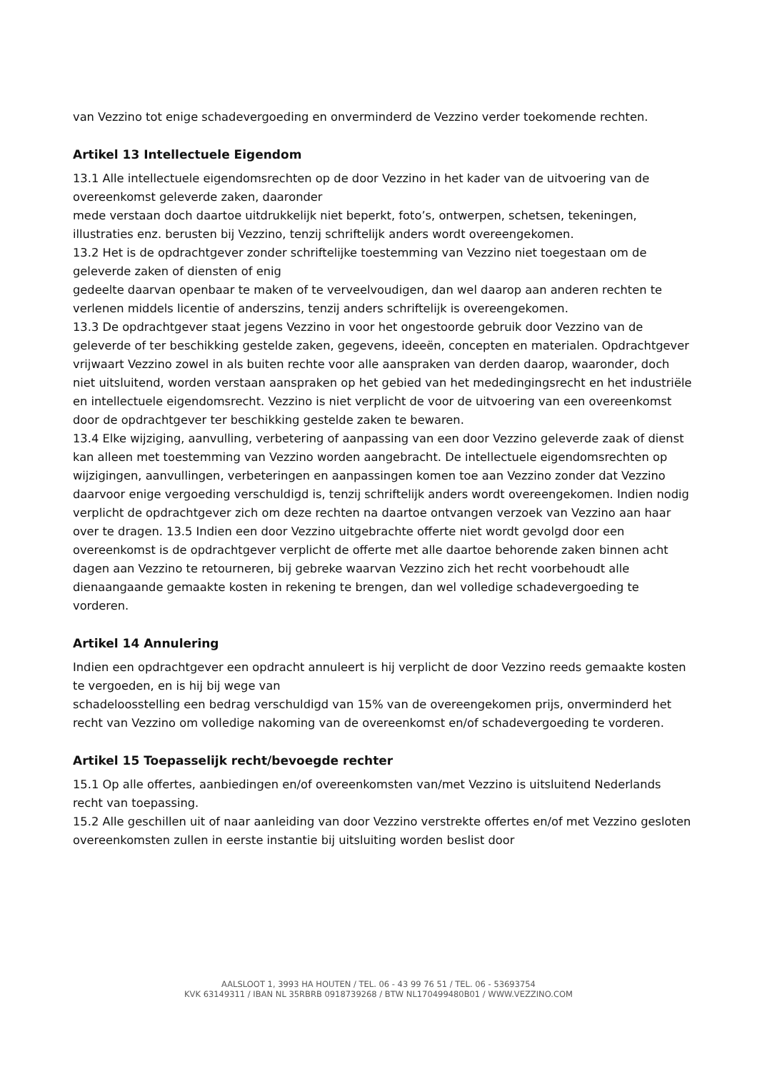van Vezzino tot enige schadevergoeding en onverminderd de Vezzino verder toekomende rechten.
Artikel 13 Intellectuele Eigendom
13.1 Alle intellectuele eigendomsrechten op de door Vezzino in het kader van de uitvoering van de overeenkomst geleverde zaken, daaronder
mede verstaan doch daartoe uitdrukkelijk niet beperkt, foto’s, ontwerpen, schetsen, tekeningen, illustraties enz. berusten bij Vezzino, tenzij schriftelijk anders wordt overeengekomen.
13.2 Het is de opdrachtgever zonder schriftelijke toestemming van Vezzino niet toegestaan om de geleverde zaken of diensten of enig
gedeelte daarvan openbaar te maken of te verveelvoudigen, dan wel daarop aan anderen rechten te verlenen middels licentie of anderszins, tenzij anders schriftelijk is overeengekomen.
13.3 De opdrachtgever staat jegens Vezzino in voor het ongestoorde gebruik door Vezzino van de geleverde of ter beschikking gestelde zaken, gegevens, ideeën, concepten en materialen. Opdrachtgever vrijwaart Vezzino zowel in als buiten rechte voor alle aanspraken van derden daarop, waaronder, doch niet uitsluitend, worden verstaan aanspraken op het gebied van het mededingingsrecht en het industriële en intellectuele eigendomsrecht. Vezzino is niet verplicht de voor de uitvoering van een overeenkomst door de opdrachtgever ter beschikking gestelde zaken te bewaren.
13.4 Elke wijziging, aanvulling, verbetering of aanpassing van een door Vezzino geleverde zaak of dienst kan alleen met toestemming van Vezzino worden aangebracht. De intellectuele eigendomsrechten op wijzigingen, aanvullingen, verbeteringen en aanpassingen komen toe aan Vezzino zonder dat Vezzino daarvoor enige vergoeding verschuldigd is, tenzij schriftelijk anders wordt overeengekomen. Indien nodig verplicht de opdrachtgever zich om deze rechten na daartoe ontvangen verzoek van Vezzino aan haar over te dragen. 13.5 Indien een door Vezzino uitgebrachte offerte niet wordt gevolgd door een overeenkomst is de opdrachtgever verplicht de offerte met alle daartoe behorende zaken binnen acht dagen aan Vezzino te retourneren, bij gebreke waarvan Vezzino zich het recht voorbehoudt alle dienaangaande gemaakte kosten in rekening te brengen, dan wel volledige schadevergoeding te vorderen.
Artikel 14 Annulering
Indien een opdrachtgever een opdracht annuleert is hij verplicht de door Vezzino reeds gemaakte kosten te vergoeden, en is hij bij wege van
schadeloosstelling een bedrag verschuldigd van 15% van de overeengekomen prijs, onverminderd het recht van Vezzino om volledige nakoming van de overeenkomst en/of schadevergoeding te vorderen.
Artikel 15 Toepasselijk recht/bevoegde rechter
15.1 Op alle offertes, aanbiedingen en/of overeenkomsten van/met Vezzino is uitsluitend Nederlands recht van toepassing.
15.2 Alle geschillen uit of naar aanleiding van door Vezzino verstrekte offertes en/of met Vezzino gesloten overeenkomsten zullen in eerste instantie bij uitsluiting worden beslist door
AALSLOOT 1, 3993 HA HOUTEN / TEL. 06 - 43 99 76 51 / TEL. 06 - 53693754
KVK 63149311 / IBAN NL 35RBRB 0918739268 / BTW NL170499480B01 / WWW.VEZZINO.COM